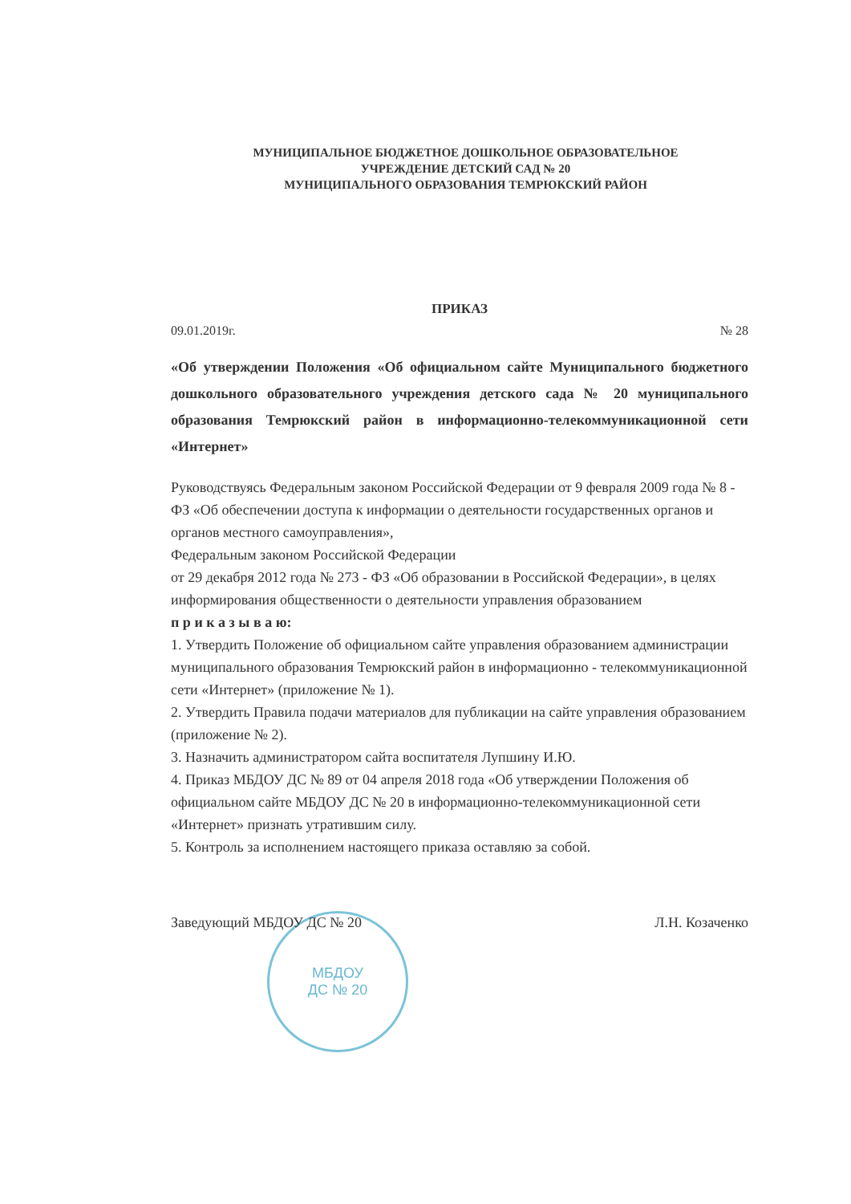МУНИЦИПАЛЬНОЕ БЮДЖЕТНОЕ ДОШКОЛЬНОЕ ОБРАЗОВАТЕЛЬНОЕ
УЧРЕЖДЕНИЕ ДЕТСКИЙ САД № 20
МУНИЦИПАЛЬНОГО ОБРАЗОВАНИЯ ТЕМРЮКСКИЙ РАЙОН
ПРИКАЗ
09.01.2019г. № 28
«Об утверждении Положения «Об официальном сайте Муниципального бюджетного дошкольного образовательного учреждения детского сада № 20 муниципального образования Темрюкский район в информационно-телекоммуникационной сети «Интернет»
Руководствуясь Федеральным законом Российской Федерации от 9 февраля 2009 года № 8 - ФЗ «Об обеспечении доступа к информации о деятельности государственных органов и органов местного самоуправления»,
Федеральным законом Российской Федерации
от 29 декабря 2012 года № 273 - ФЗ «Об образовании в Российской Федерации», в целях информирования общественности о деятельности управления образованием
п р и к а з ы в а ю:
1. Утвердить Положение об официальном сайте управления образованием администрации муниципального образования Темрюкский район в информационно - телекоммуникационной сети «Интернет» (приложение № 1).
2. Утвердить Правила подачи материалов для публикации на сайте управления образованием (приложение № 2).
3. Назначить администратором сайта воспитателя Лупшину И.Ю.
4. Приказ МБДОУ ДС № 89 от 04 апреля 2018 года «Об утверждении Положения об официальном сайте МБДОУ ДС № 20 в информационно-телекоммуникационной сети «Интернет» признать утратившим силу.
5. Контроль за исполнением настоящего приказа оставляю за собой.
Заведующий МБДОУ ДС № 20 Л.Н. Козаченко
МБДОУ
ДС № 20